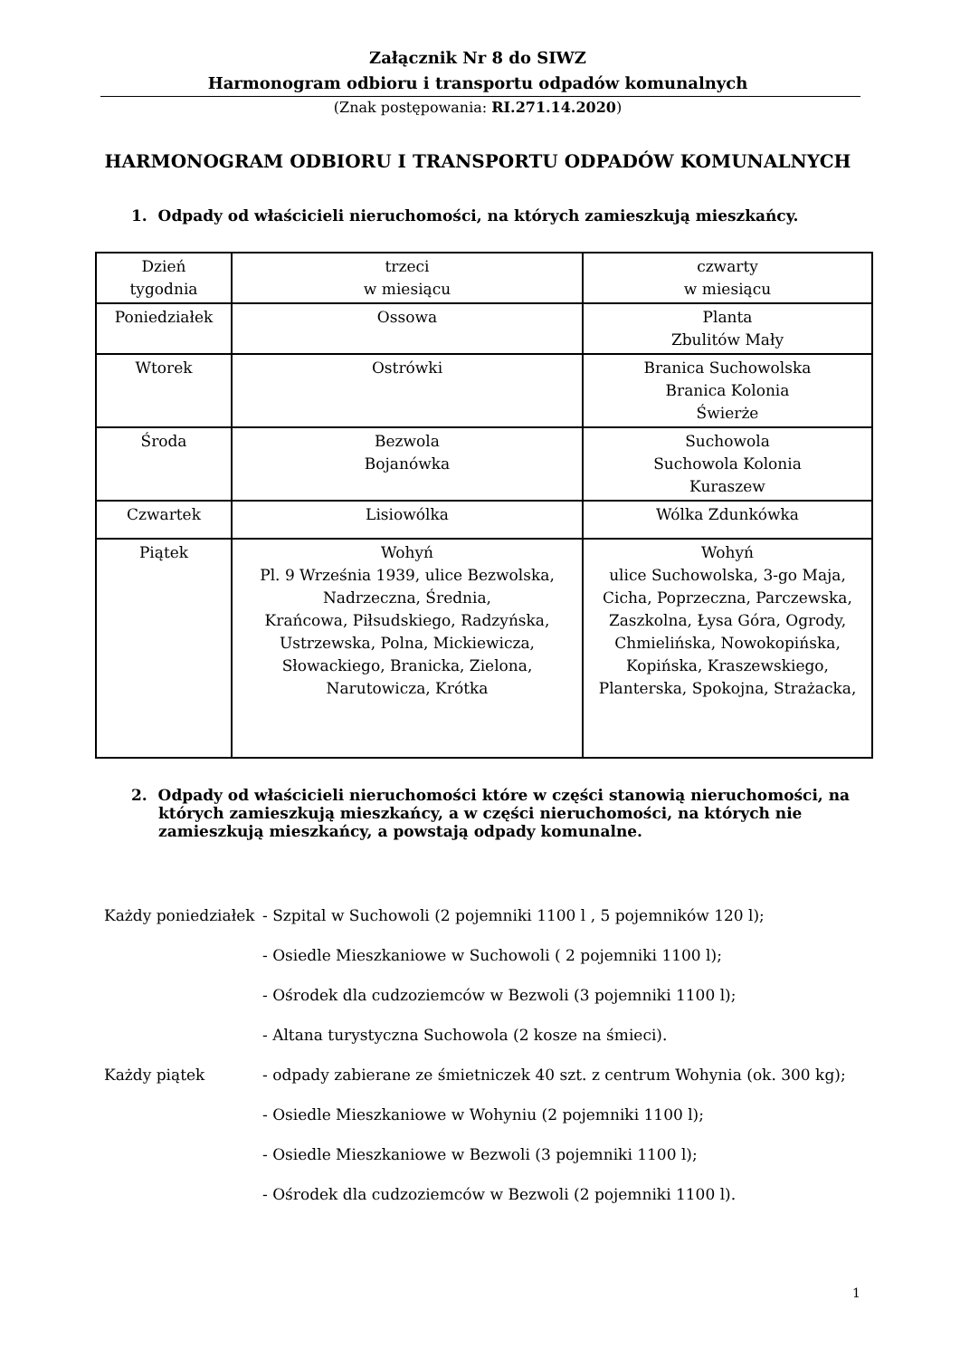Załącznik Nr 8 do SIWZ
Harmonogram odbioru i transportu odpadów komunalnych
(Znak postępowania: RI.271.14.2020)
HARMONOGRAM ODBIORU I TRANSPORTU ODPADÓW KOMUNALNYCH
1. Odpady od właścicieli nieruchomości, na których zamieszkują mieszkańcy.
| Dzień tygodnia | trzeci w miesiącu | czwarty w miesiącu |
| Poniedziałek | Ossowa | Planta Zbulitów Mały |
| Wtorek | Ostrówki | Branica Suchowolska Branica Kolonia Świerże |
| Środa | Bezwola Bojanówka | Suchowola Suchowola Kolonia Kuraszew |
| Czwartek | Lisiowólka | Wólka Zdunkówka |
| Piątek | Wohyń Pl. 9 Września 1939, ulice Bezwolska, Nadrzeczna, Średnia, Krańcowa, Piłsudskiego, Radzyńska, Ustrzewska, Polna, Mickiewicza, Słowackiego, Branicka, Zielona, Narutowicza, Krótka | Wohyń ulice Suchowolska, 3-go Maja, Cicha, Poprzeczna, Parczewska, Zaszkolna, Łysa Góra, Ogrody, Chmielińska, Nowokopińska, Kopińska, Kraszewskiego, Planterska, Spokojna, Strażacka, |
2. Odpady od właścicieli nieruchomości które w części stanowią nieruchomości, na których zamieszkują mieszkańcy, a w części nieruchomości, na których nie zamieszkują mieszkańcy, a powstają odpady komunalne.
Każdy poniedziałek
- Szpital w Suchowoli (2 pojemniki 1100 l , 5 pojemników 120 l);
- Osiedle Mieszkaniowe w Suchowoli ( 2 pojemniki 1100 l);
- Ośrodek dla cudzoziemców w Bezwoli (3 pojemniki 1100 l);
- Altana turystyczna Suchowola (2 kosze na śmieci).
Każdy piątek - odpady zabierane ze śmietniczek 40 szt. z centrum Wohynia (ok. 300 kg);
- Osiedle Mieszkaniowe w Wohyniu (2 pojemniki 1100 l);
- Osiedle Mieszkaniowe w Bezwoli (3 pojemniki 1100 l);
- Ośrodek dla cudzoziemców w Bezwoli (2 pojemniki 1100 l).
1